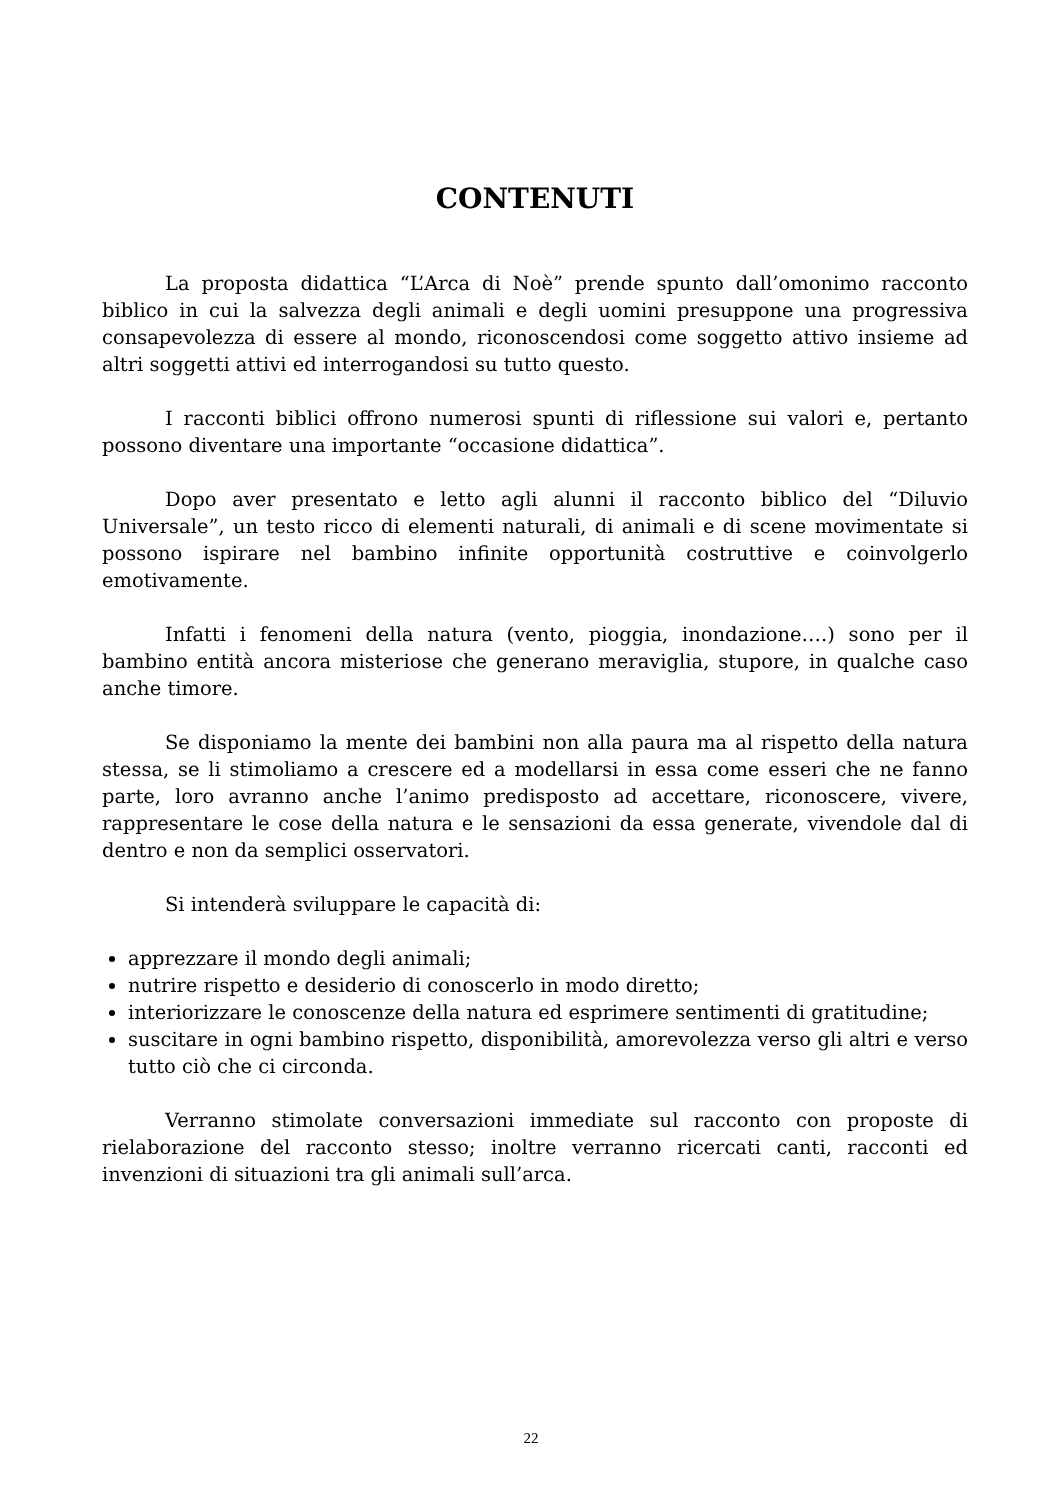CONTENUTI
La proposta didattica “L’Arca di Noè” prende spunto dall’omonimo racconto biblico in cui la salvezza degli animali e degli uomini presuppone una progressiva consapevolezza di essere al mondo, riconoscendosi come soggetto attivo insieme ad altri soggetti attivi ed interrogandosi su tutto questo.
I racconti biblici offrono numerosi spunti di riflessione sui valori e, pertanto possono diventare una importante “occasione didattica”.
Dopo aver presentato e letto agli alunni il racconto biblico del “Diluvio Universale”, un testo ricco di elementi naturali, di animali e di scene movimentate si possono ispirare nel bambino infinite opportunità costruttive e coinvolgerlo emotivamente.
Infatti i fenomeni della natura (vento, pioggia, inondazione….) sono per il bambino entità ancora misteriose che generano meraviglia, stupore, in qualche caso anche timore.
Se disponiamo la mente dei bambini non alla paura ma al rispetto della natura stessa, se li stimoliamo a crescere ed a modellarsi in essa come esseri che ne fanno parte, loro avranno anche l’animo predisposto ad accettare, riconoscere, vivere, rappresentare le cose della natura e le sensazioni da essa generate, vivendole dal di dentro e non da semplici osservatori.
Si intenderà sviluppare le capacità di:
apprezzare il mondo degli animali;
nutrire rispetto e desiderio di conoscerlo in modo diretto;
interiorizzare le conoscenze della natura ed esprimere sentimenti di gratitudine;
suscitare in ogni bambino rispetto, disponibilità, amorevolezza verso gli altri e verso tutto ciò che ci circonda.
Verranno stimolate conversazioni immediate sul racconto con proposte di rielaborazione del racconto stesso; inoltre verranno ricercati canti, racconti ed invenzioni di situazioni tra gli animali sull’arca.
22